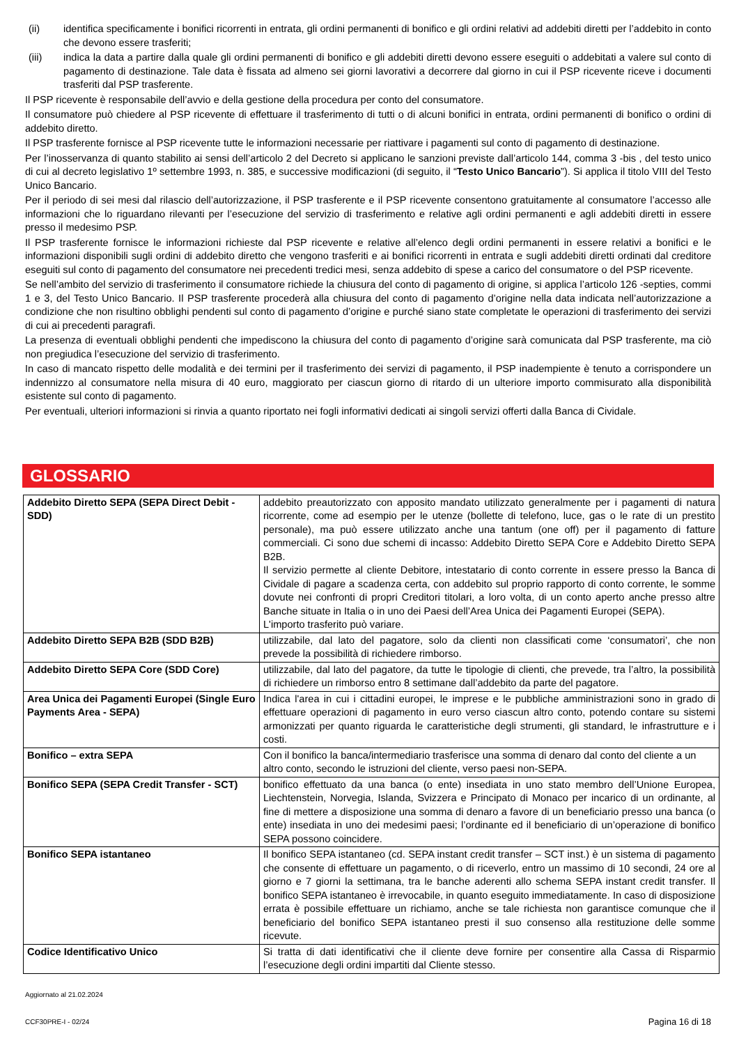(ii) identifica specificamente i bonifici ricorrenti in entrata, gli ordini permanenti di bonifico e gli ordini relativi ad addebiti diretti per l’addebito in conto che devono essere trasferiti;
(iii) indica la data a partire dalla quale gli ordini permanenti di bonifico e gli addebiti diretti devono essere eseguiti o addebitati a valere sul conto di pagamento di destinazione. Tale data è fissata ad almeno sei giorni lavorativi a decorrere dal giorno in cui il PSP ricevente riceve i documenti trasferiti dal PSP trasferente.
Il PSP ricevente è responsabile dell’avvio e della gestione della procedura per conto del consumatore.
Il consumatore può chiedere al PSP ricevente di effettuare il trasferimento di tutti o di alcuni bonifici in entrata, ordini permanenti di bonifico o ordini di addebito diretto.
Il PSP trasferente fornisce al PSP ricevente tutte le informazioni necessarie per riattivare i pagamenti sul conto di pagamento di destinazione.
Per l’inosservanza di quanto stabilito ai sensi dell’articolo 2 del Decreto si applicano le sanzioni previste dall’articolo 144, comma 3 -bis , del testo unico di cui al decreto legislativo 1º settembre 1993, n. 385, e successive modificazioni (di seguito, il “Testo Unico Bancario”). Si applica il titolo VIII del Testo Unico Bancario.
Per il periodo di sei mesi dal rilascio dell’autorizzazione, il PSP trasferente e il PSP ricevente consentono gratuitamente al consumatore l’accesso alle informazioni che lo riguardano rilevanti per l’esecuzione del servizio di trasferimento e relative agli ordini permanenti e agli addebiti diretti in essere presso il medesimo PSP.
Il PSP trasferente fornisce le informazioni richieste dal PSP ricevente e relative all’elenco degli ordini permanenti in essere relativi a bonifici e le informazioni disponibili sugli ordini di addebito diretto che vengono trasferiti e ai bonifici ricorrenti in entrata e sugli addebiti diretti ordinati dal creditore eseguiti sul conto di pagamento del consumatore nei precedenti tredici mesi, senza addebito di spese a carico del consumatore o del PSP ricevente.
Se nell’ambito del servizio di trasferimento il consumatore richiede la chiusura del conto di pagamento di origine, si applica l’articolo 126 -septies, commi 1 e 3, del Testo Unico Bancario. Il PSP trasferente procederà alla chiusura del conto di pagamento d’origine nella data indicata nell’autorizzazione a condizione che non risultino obblighi pendenti sul conto di pagamento d’origine e purché siano state completate le operazioni di trasferimento dei servizi di cui ai precedenti paragrafi.
La presenza di eventuali obblighi pendenti che impediscono la chiusura del conto di pagamento d’origine sarà comunicata dal PSP trasferente, ma ciò non pregiudica l’esecuzione del servizio di trasferimento.
In caso di mancato rispetto delle modalità e dei termini per il trasferimento dei servizi di pagamento, il PSP inadempiente è tenuto a corrispondere un indennizzo al consumatore nella misura di 40 euro, maggiorato per ciascun giorno di ritardo di un ulteriore importo commisurato alla disponibilità esistente sul conto di pagamento.
Per eventuali, ulteriori informazioni si rinvia a quanto riportato nei fogli informativi dedicati ai singoli servizi offerti dalla Banca di Cividale.
GLOSSARIO
| Addebito Diretto SEPA (SEPA Direct Debit - SDD) | addebito preautorizzato con apposito mandato utilizzato generalmente per i pagamenti di natura ricorrente, come ad esempio per le utenze (bollette di telefono, luce, gas o le rate di un prestito personale), ma può essere utilizzato anche una tantum (one off) per il pagamento di fatture commerciali. Ci sono due schemi di incasso: Addebito Diretto SEPA Core e Addebito Diretto SEPA B2B. Il servizio permette al cliente Debitore, intestatario di conto corrente in essere presso la Banca di Cividale di pagare a scadenza certa, con addebito sul proprio rapporto di conto corrente, le somme dovute nei confronti di propri Creditori titolari, a loro volta, di un conto aperto anche presso altre Banche situate in Italia o in uno dei Paesi dell’Area Unica dei Pagamenti Europei (SEPA). L'importo trasferito può variare. |
| Addebito Diretto SEPA B2B (SDD B2B) | utilizzabile, dal lato del pagatore, solo da clienti non classificati come ‘consumatori’, che non prevede la possibilità di richiedere rimborso. |
| Addebito Diretto SEPA Core (SDD Core) | utilizzabile, dal lato del pagatore, da tutte le tipologie di clienti, che prevede, tra l’altro, la possibilità di richiedere un rimborso entro 8 settimane dall’addebito da parte del pagatore. |
| Area Unica dei Pagamenti Europei (Single Euro Payments Area - SEPA) | Indica l'area in cui i cittadini europei, le imprese e le pubbliche amministrazioni sono in grado di effettuare operazioni di pagamento in euro verso ciascun altro conto, potendo contare su sistemi armonizzati per quanto riguarda le caratteristiche degli strumenti, gli standard, le infrastrutture e i costi. |
| Bonifico – extra SEPA | Con il bonifico la banca/intermediario trasferisce una somma di denaro dal conto del cliente a un altro conto, secondo le istruzioni del cliente, verso paesi non-SEPA. |
| Bonifico SEPA (SEPA Credit Transfer - SCT) | bonifico effettuato da una banca (o ente) insediata in uno stato membro dell’Unione Europea, Liechtenstein, Norvegia, Islanda, Svizzera e Principato di Monaco per incarico di un ordinante, al fine di mettere a disposizione una somma di denaro a favore di un beneficiario presso una banca (o ente) insediata in uno dei medesimi paesi; l’ordinante ed il beneficiario di un’operazione di bonifico SEPA possono coincidere. |
| Bonifico SEPA istantaneo | Il bonifico SEPA istantaneo (cd. SEPA instant credit transfer – SCT inst.) è un sistema di pagamento che consente di effettuare un pagamento, o di riceverlo, entro un massimo di 10 secondi, 24 ore al giorno e 7 giorni la settimana, tra le banche aderenti allo schema SEPA instant credit transfer. Il bonifico SEPA istantaneo è irrevocabile, in quanto eseguito immediatamente. In caso di disposizione errata è possibile effettuare un richiamo, anche se tale richiesta non garantisce comunque che il beneficiario del bonifico SEPA istantaneo presti il suo consenso alla restituzione delle somme ricevute. |
| Codice Identificativo Unico | Si tratta di dati identificativi che il cliente deve fornire per consentire alla Cassa di Risparmio l’esecuzione degli ordini impartiti dal Cliente stesso. |
Aggiornato al 21.02.2024
CCF30PRE-I - 02/24
Pagina 16 di 18